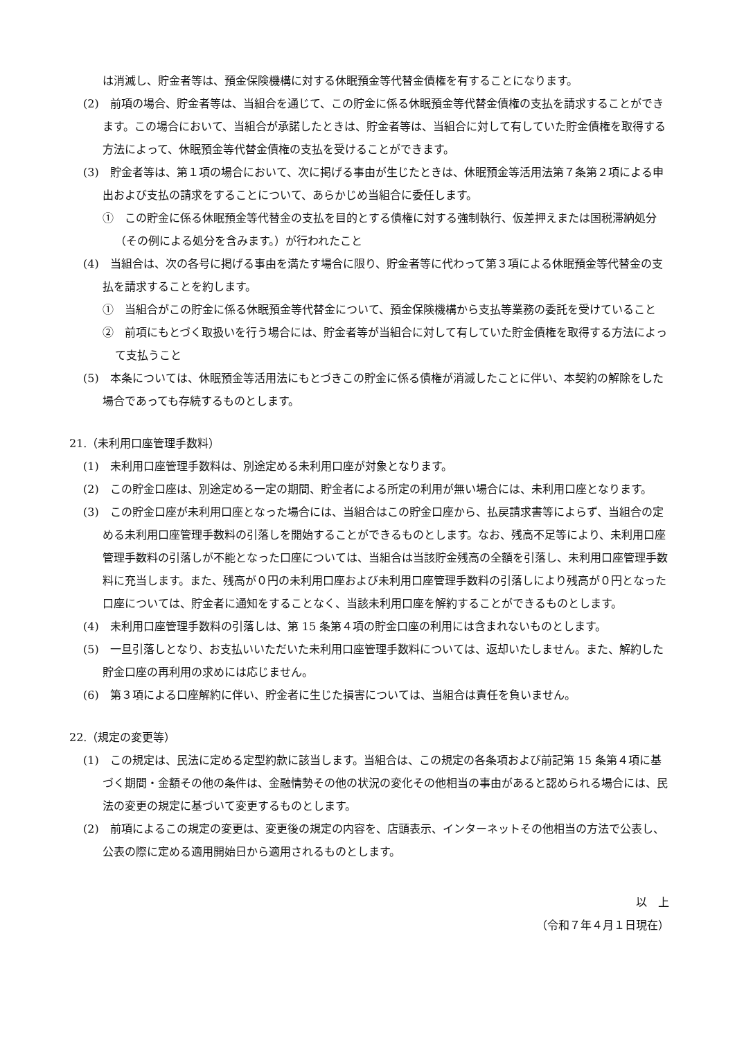は消滅し、貯金者等は、預金保険機構に対する休眠預金等代替金債権を有することになります。
(2)　前項の場合、貯金者等は、当組合を通じて、この貯金に係る休眠預金等代替金債権の支払を請求することができます。この場合において、当組合が承諾したときは、貯金者等は、当組合に対して有していた貯金債権を取得する方法によって、休眠預金等代替金債権の支払を受けることができます。
(3)　貯金者等は、第１項の場合において、次に掲げる事由が生じたときは、休眠預金等活用法第７条第２項による申出および支払の請求をすることについて、あらかじめ当組合に委任します。
①　この貯金に係る休眠預金等代替金の支払を目的とする債権に対する強制執行、仮差押えまたは国税滞納処分（その例による処分を含みます。）が行われたこと
(4)　当組合は、次の各号に掲げる事由を満たす場合に限り、貯金者等に代わって第３項による休眠預金等代替金の支払を請求することを約します。
①　当組合がこの貯金に係る休眠預金等代替金について、預金保険機構から支払等業務の委託を受けていること
②　前項にもとづく取扱いを行う場合には、貯金者等が当組合に対して有していた貯金債権を取得する方法によって支払うこと
(5)　本条については、休眠預金等活用法にもとづきこの貯金に係る債権が消滅したことに伴い、本契約の解除をした場合であっても存続するものとします。
21.（未利用口座管理手数料）
(1)　未利用口座管理手数料は、別途定める未利用口座が対象となります。
(2)　この貯金口座は、別途定める一定の期間、貯金者による所定の利用が無い場合には、未利用口座となります。
(3)　この貯金口座が未利用口座となった場合には、当組合はこの貯金口座から、払戻請求書等によらず、当組合の定める未利用口座管理手数料の引落しを開始することができるものとします。なお、残高不足等により、未利用口座管理手数料の引落しが不能となった口座については、当組合は当該貯金残高の全額を引落し、未利用口座管理手数料に充当します。また、残高が０円の未利用口座および未利用口座管理手数料の引落しにより残高が０円となった口座については、貯金者に通知をすることなく、当該未利用口座を解約することができるものとします。
(4)　未利用口座管理手数料の引落しは、第 15 条第４項の貯金口座の利用には含まれないものとします。
(5)　一旦引落しとなり、お支払いいただいた未利用口座管理手数料については、返却いたしません。また、解約した貯金口座の再利用の求めには応じません。
(6)　第３項による口座解約に伴い、貯金者に生じた損害については、当組合は責任を負いません。
22.（規定の変更等）
(1)　この規定は、民法に定める定型約款に該当します。当組合は、この規定の各条項および前記第 15 条第４項に基づく期間・金額その他の条件は、金融情勢その他の状況の変化その他相当の事由があると認められる場合には、民法の変更の規定に基づいて変更するものとします。
(2)　前項によるこの規定の変更は、変更後の規定の内容を、店頭表示、インターネットその他相当の方法で公表し、公表の際に定める適用開始日から適用されるものとします。
以　上
（令和７年４月１日現在）